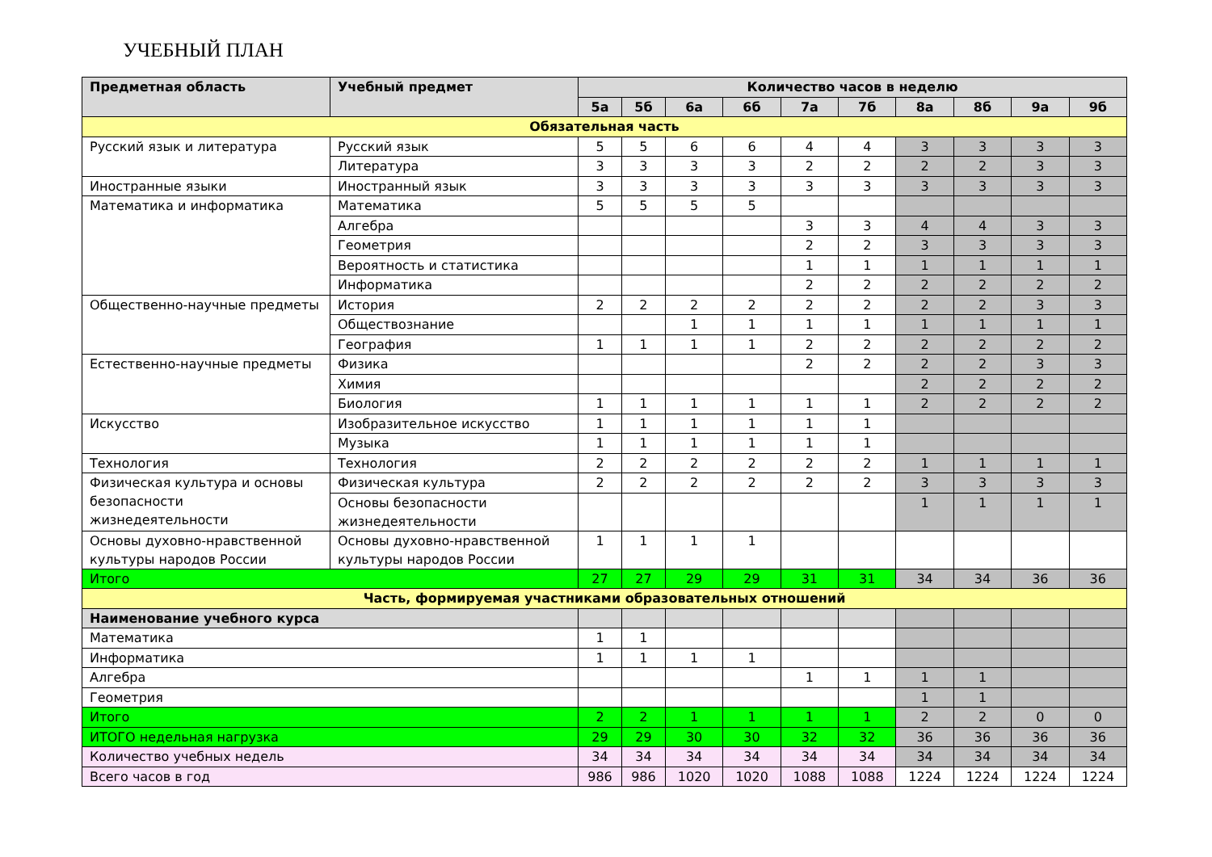УЧЕБНЫЙ ПЛАН
| Предметная область | Учебный предмет | Количество часов в неделю | | | | | | | | | |
| --- | --- | --- | --- | --- | --- | --- | --- | --- | --- | --- | --- |
| | | 5а | 5б | 6а | 6б | 7а | 7б | 8а | 8б | 9а | 9б |
| Обязательная часть | | | | | | | | | | | |
| Русский язык и литература | Русский язык | 5 | 5 | 6 | 6 | 4 | 4 | 3 | 3 | 3 | 3 |
| | Литература | 3 | 3 | 3 | 3 | 2 | 2 | 2 | 2 | 3 | 3 |
| Иностранные языки | Иностранный язык | 3 | 3 | 3 | 3 | 3 | 3 | 3 | 3 | 3 | 3 |
| Математика и информатика | Математика | 5 | 5 | 5 | 5 | | | | | | |
| | Алгебра | | | | | 3 | 3 | 4 | 4 | 3 | 3 |
| | Геометрия | | | | | 2 | 2 | 3 | 3 | 3 | 3 |
| | Вероятность и статистика | | | | | 1 | 1 | 1 | 1 | 1 | 1 |
| | Информатика | | | | | 2 | 2 | 2 | 2 | 2 | 2 |
| Общественно-научные предметы | История | 2 | 2 | 2 | 2 | 2 | 2 | 2 | 2 | 3 | 3 |
| | Обществознание | | | 1 | 1 | 1 | 1 | 1 | 1 | 1 | 1 |
| | География | 1 | 1 | 1 | 1 | 2 | 2 | 2 | 2 | 2 | 2 |
| Естественно-научные предметы | Физика | | | | | 2 | 2 | 2 | 2 | 3 | 3 |
| | Химия | | | | | | | 2 | 2 | 2 | 2 |
| | Биология | 1 | 1 | 1 | 1 | 1 | 1 | 2 | 2 | 2 | 2 |
| Искусство | Изобразительное искусство | 1 | 1 | 1 | 1 | 1 | 1 | | | | |
| | Музыка | 1 | 1 | 1 | 1 | 1 | 1 | | | | |
| Технология | Технология | 2 | 2 | 2 | 2 | 2 | 2 | 1 | 1 | 1 | 1 |
| Физическая культура и основы безопасности жизнедеятельности | Физическая культура | 2 | 2 | 2 | 2 | 2 | 2 | 3 | 3 | 3 | 3 |
| | Основы безопасности жизнедеятельности | | | | | | | 1 | 1 | 1 | 1 |
| Основы духовно-нравственной культуры народов России | Основы духовно-нравственной культуры народов России | 1 | 1 | 1 | 1 | | | | | | |
| Итого | | 27 | 27 | 29 | 29 | 31 | 31 | 34 | 34 | 36 | 36 |
| Часть, формируемая участниками образовательных отношений | | | | | | | | | | | |
| Наименование учебного курса | | | | | | | | | | | |
| Математика | | 1 | 1 | | | | | | | | |
| Информатика | | 1 | 1 | 1 | 1 | | | | | | |
| Алгебра | | | | | | 1 | 1 | 1 | 1 | | |
| Геометрия | | | | | | | | 1 | 1 | | |
| Итого | | 2 | 2 | 1 | 1 | 1 | 1 | 2 | 2 | 0 | 0 |
| ИТОГО недельная нагрузка | | 29 | 29 | 30 | 30 | 32 | 32 | 36 | 36 | 36 | 36 |
| Количество учебных недель | | 34 | 34 | 34 | 34 | 34 | 34 | 34 | 34 | 34 | 34 |
| Всего часов в год | | 986 | 986 | 1020 | 1020 | 1088 | 1088 | 1224 | 1224 | 1224 | 1224 |